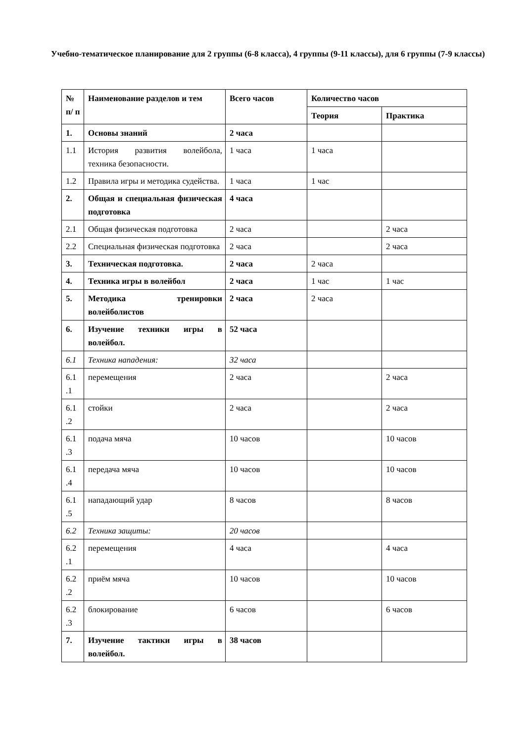Учебно-тематическое планирование для 2 группы (6-8 класса), 4 группы (9-11 классы), для 6 группы (7-9 классы)
| № п/ п | Наименование разделов и тем | Всего часов | Количество часов | |
| --- | --- | --- | --- | --- |
| | | | Теория | Практика |
| 1. | Основы знаний | 2 часа | | |
| 1.1 | История развития волейбола, техника безопасности. | 1 часа | 1 часа | |
| 1.2 | Правила игры и методика судейства. | 1 часа | 1 час | |
| 2. | Общая и специальная физическая подготовка | 4 часа | | |
| 2.1 | Общая физическая подготовка | 2 часа | | 2 часа |
| 2.2 | Специальная физическая подготовка | 2 часа | | 2 часа |
| 3. | Техническая подготовка. | 2 часа | 2 часа | |
| 4. | Техника игры в волейбол | 2 часа | 1 час | 1 час |
| 5. | Методика тренировки волейболистов | 2 часа | 2 часа | |
| 6. | Изучение техники игры в волейбол. | 52 часа | | |
| 6.1 | Техника нападения: | 32 часа | | |
| 6.1 .1 | перемещения | 2 часа | | 2 часа |
| 6.1 .2 | стойки | 2 часа | | 2 часа |
| 6.1 .3 | подача мяча | 10 часов | | 10 часов |
| 6.1 .4 | передача мяча | 10 часов | | 10 часов |
| 6.1 .5 | нападающий удар | 8 часов | | 8 часов |
| 6.2 | Техника защиты: | 20 часов | | |
| 6.2 .1 | перемещения | 4 часа | | 4 часа |
| 6.2 .2 | приём мяча | 10 часов | | 10 часов |
| 6.2 .3 | блокирование | 6 часов | | 6 часов |
| 7. | Изучение тактики игры в волейбол. | 38 часов | | |